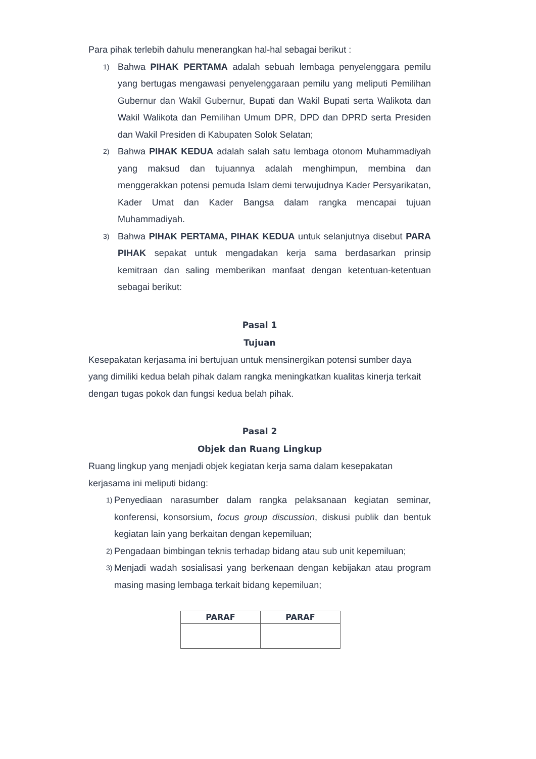Para pihak terlebih dahulu menerangkan hal-hal sebagai berikut :
1)
Bahwa PIHAK PERTAMA adalah sebuah lembaga penyelenggara pemilu yang bertugas mengawasi penyelenggaraan pemilu yang meliputi Pemilihan Gubernur dan Wakil Gubernur, Bupati dan Wakil Bupati serta Walikota dan Wakil Walikota dan Pemilihan Umum DPR, DPD dan DPRD serta Presiden dan Wakil Presiden di Kabupaten Solok Selatan;
2)
Bahwa PIHAK KEDUA adalah salah satu lembaga otonom Muhammadiyah yang maksud dan tujuannya adalah menghimpun, membina dan menggerakkan potensi pemuda Islam demi terwujudnya Kader Persyarikatan, Kader Umat dan Kader Bangsa dalam rangka mencapai tujuan Muhammadiyah.
3)
Bahwa PIHAK PERTAMA, PIHAK KEDUA untuk selanjutnya disebut PARA PIHAK sepakat untuk mengadakan kerja sama berdasarkan prinsip kemitraan dan saling memberikan manfaat dengan ketentuan-ketentuan sebagai berikut:
Pasal 1
Tujuan
Kesepakatan kerjasama ini bertujuan untuk mensinergikan potensi sumber daya yang dimiliki kedua belah pihak dalam rangka meningkatkan kualitas kinerja terkait dengan tugas pokok dan fungsi kedua belah pihak.
Pasal 2
Objek dan Ruang Lingkup
Ruang lingkup yang menjadi objek kegiatan kerja sama dalam kesepakatan kerjasama ini meliputi bidang:
1)
Penyediaan narasumber dalam rangka pelaksanaan kegiatan seminar, konferensi, konsorsium, focus group discussion, diskusi publik dan bentuk kegiatan lain yang berkaitan dengan kepemiluan;
2)
Pengadaan bimbingan teknis terhadap bidang atau sub unit kepemiluan;
3)
Menjadi wadah sosialisasi yang berkenaan dengan kebijakan atau program masing masing lembaga terkait bidang kepemiluan;
| PARAF | PARAF |
| --- | --- |